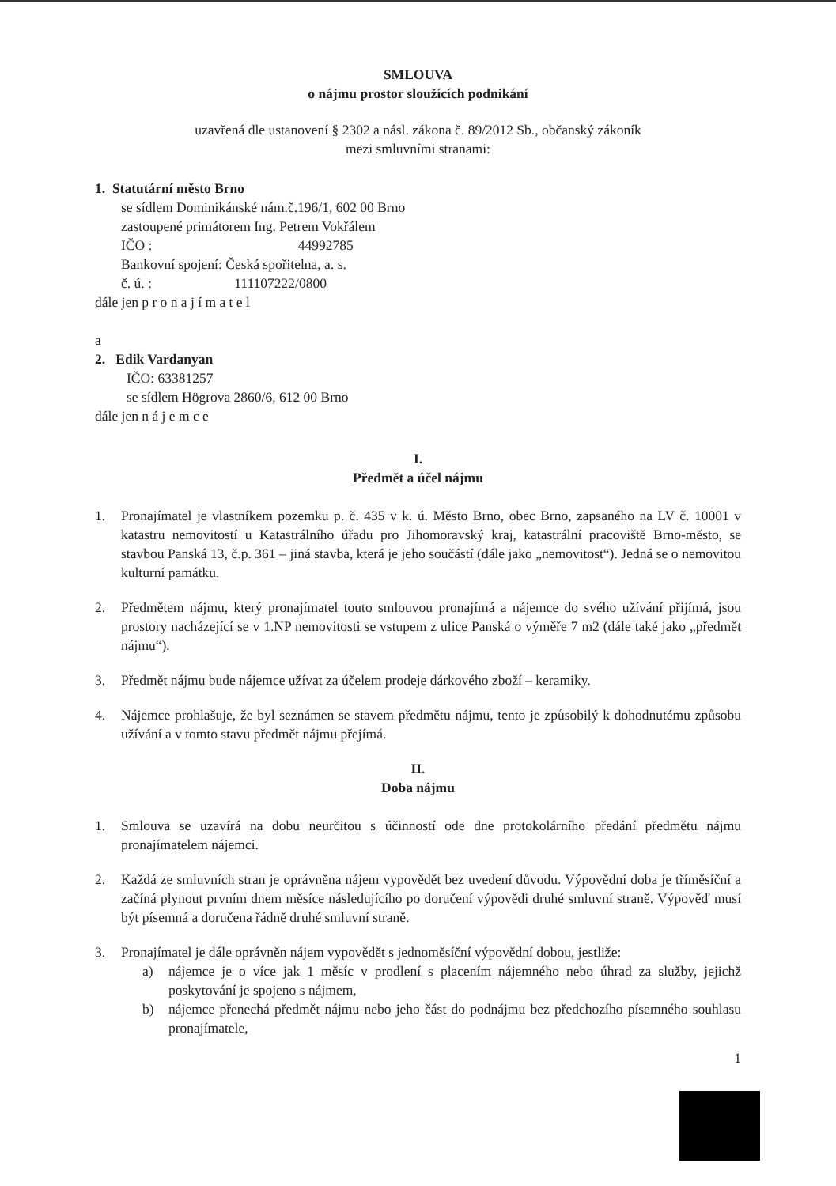SMLOUVA
o nájmu prostor sloužících podnikání
uzavřená dle ustanovení § 2302 a násl. zákona č. 89/2012 Sb., občanský zákoník
mezi smluvními stranami:
1. Statutární město Brno
se sídlem Dominikánské nám.č.196/1, 602 00 Brno
zastoupené primátorem Ing. Petrem Vokřálem
IČO : 44992785
Bankovní spojení: Česká spořitelna, a. s.
č. ú. : 111107222/0800
dále jen p r o n a j í m a t e l
a
2. Edik Vardanyan
IČO: 63381257
se sídlem Högrova 2860/6, 612 00 Brno
dále jen n á j e m c e
I.
Předmět a účel nájmu
1. Pronajímatel je vlastníkem pozemku p. č. 435 v k. ú. Město Brno, obec Brno, zapsaného na LV č. 10001 v katastru nemovitostí u Katastrálního úřadu pro Jihomoravský kraj, katastrální pracoviště Brno-město, se stavbou Panská 13, č.p. 361 – jiná stavba, která je jeho součástí (dále jako „nemovitost“). Jedná se o nemovitou kulturní památku.
2. Předmětem nájmu, který pronajímatel touto smlouvou pronajímá a nájemce do svého užívání přijímá, jsou prostory nacházející se v 1.NP nemovitosti se vstupem z ulice Panská o výměře 7 m2 (dále také jako „předmět nájmu“).
3. Předmět nájmu bude nájemce užívat za účelem prodeje dárkového zboží – keramiky.
4. Nájemce prohlašuje, že byl seznámen se stavem předmětu nájmu, tento je způsobilý k dohodnutému způsobu užívání a v tomto stavu předmět nájmu přejímá.
II.
Doba nájmu
1. Smlouva se uzavírá na dobu neurčitou s účinností ode dne protokolárního předání předmětu nájmu pronajímatelem nájemci.
2. Každá ze smluvních stran je oprávněna nájem vypovědět bez uvedení důvodu. Výpovědní doba je tříměsíční a začíná plynout prvním dnem měsíce následujícího po doručení výpovědi druhé smluvní straně. Výpověď musí být písemná a doručena řádně druhé smluvní straně.
3. Pronajímatel je dále oprávněn nájem vypovědět s jednoměsíční výpovědní dobou, jestliže:
a) nájemce je o více jak 1 měsíc v prodlení s placením nájemného nebo úhrad za služby, jejichž poskytování je spojeno s nájmem,
b) nájemce přenechá předmět nájmu nebo jeho část do podnájmu bez předchozího písemného souhlasu pronajímatele,
1